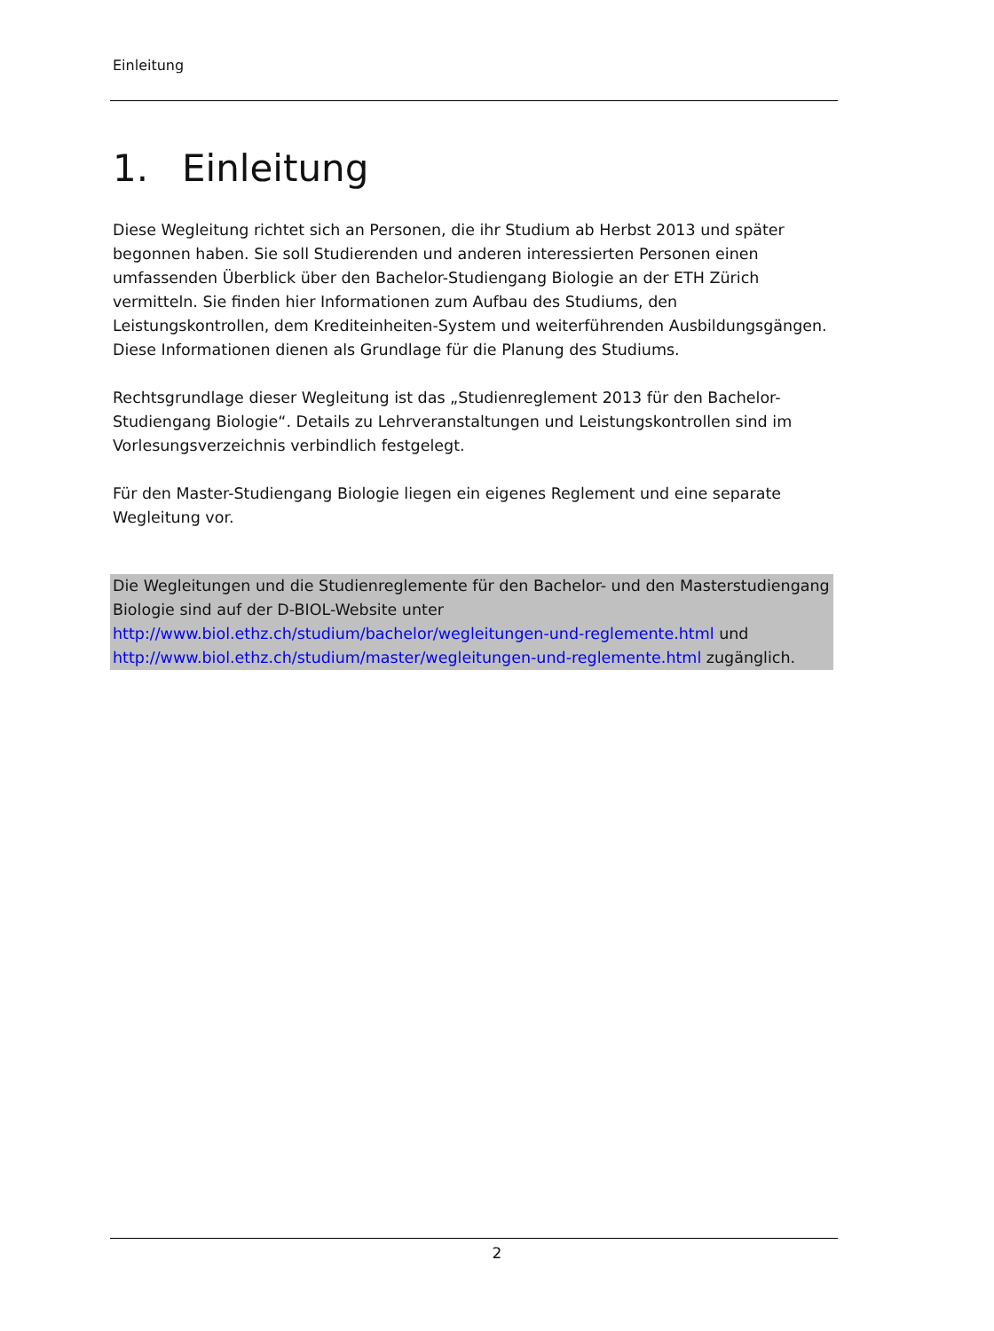Einleitung
1. Einleitung
Diese Wegleitung richtet sich an Personen, die ihr Studium ab Herbst 2013 und später begonnen haben. Sie soll Studierenden und anderen interessierten Personen einen umfassenden Überblick über den Bachelor-Studiengang Biologie an der ETH Zürich vermitteln. Sie finden hier Informationen zum Aufbau des Studiums, den Leistungskontrollen, dem Krediteinheiten-System und weiterführenden Ausbildungsgängen. Diese Informationen dienen als Grundlage für die Planung des Studiums.
Rechtsgrundlage dieser Wegleitung ist das „Studienreglement 2013 für den Bachelor-Studiengang Biologie“. Details zu Lehrveranstaltungen und Leistungskontrollen sind im Vorlesungsverzeichnis verbindlich festgelegt.
Für den Master-Studiengang Biologie liegen ein eigenes Reglement und eine separate Wegleitung vor.
Die Wegleitungen und die Studienreglemente für den Bachelor- und den Masterstudiengang Biologie sind auf der D-BIOL-Website unter http://www.biol.ethz.ch/studium/bachelor/wegleitungen-und-reglemente.html und http://www.biol.ethz.ch/studium/master/wegleitungen-und-reglemente.html zugänglich.
2